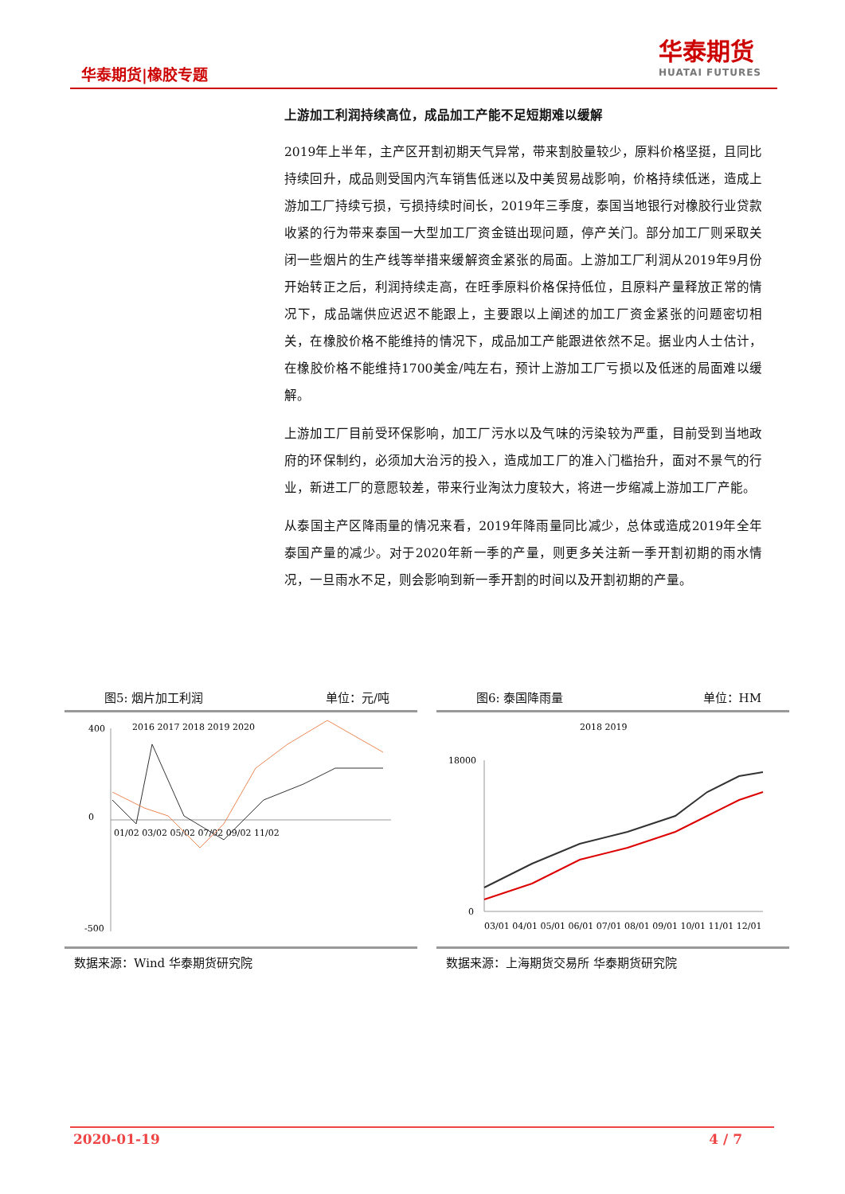华泰期货|橡胶专题
华泰期货
HUATAI FUTURES
上游加工利润持续高位，成品加工产能不足短期难以缓解
2019年上半年，主产区开割初期天气异常，带来割胶量较少，原料价格坚挺，且同比持续回升，成品则受国内汽车销售低迷以及中美贸易战影响，价格持续低迷，造成上游加工厂持续亏损，亏损持续时间长，2019年三季度，泰国当地银行对橡胶行业贷款收紧的行为带来泰国一大型加工厂资金链出现问题，停产关门。部分加工厂则采取关闭一些烟片的生产线等举措来缓解资金紧张的局面。上游加工厂利润从2019年9月份开始转正之后，利润持续走高，在旺季原料价格保持低位，且原料产量释放正常的情况下，成品端供应迟迟不能跟上，主要跟以上阐述的加工厂资金紧张的问题密切相关，在橡胶价格不能维持的情况下，成品加工产能跟进依然不足。据业内人士估计，在橡胶价格不能维持1700美金/吨左右，预计上游加工厂亏损以及低迷的局面难以缓解。
上游加工厂目前受环保影响，加工厂污水以及气味的污染较为严重，目前受到当地政府的环保制约，必须加大治污的投入，造成加工厂的准入门槛抬升，面对不景气的行业，新进工厂的意愿较差，带来行业淘汰力度较大，将进一步缩减上游加工厂产能。
从泰国主产区降雨量的情况来看，2019年降雨量同比减少，总体或造成2019年全年泰国产量的减少。对于2020年新一季的产量，则更多关注新一季开割初期的雨水情况，一旦雨水不足，则会影响到新一季开割的时间以及开割初期的产量。
图5: 烟片加工利润 单位：元/吨
2016 2017 2018 2019 2020
400
0
-500
01/02 03/02 05/02 07/02 09/02 11/02
数据来源：Wind 华泰期货研究院
图6: 泰国降雨量 单位：HM
2018 2019
18000
0
03/01 04/01 05/01 06/01 07/01 08/01 09/01 10/01 11/01 12/01
数据来源：上海期货交易所 华泰期货研究院
2020-01-19 4 / 7